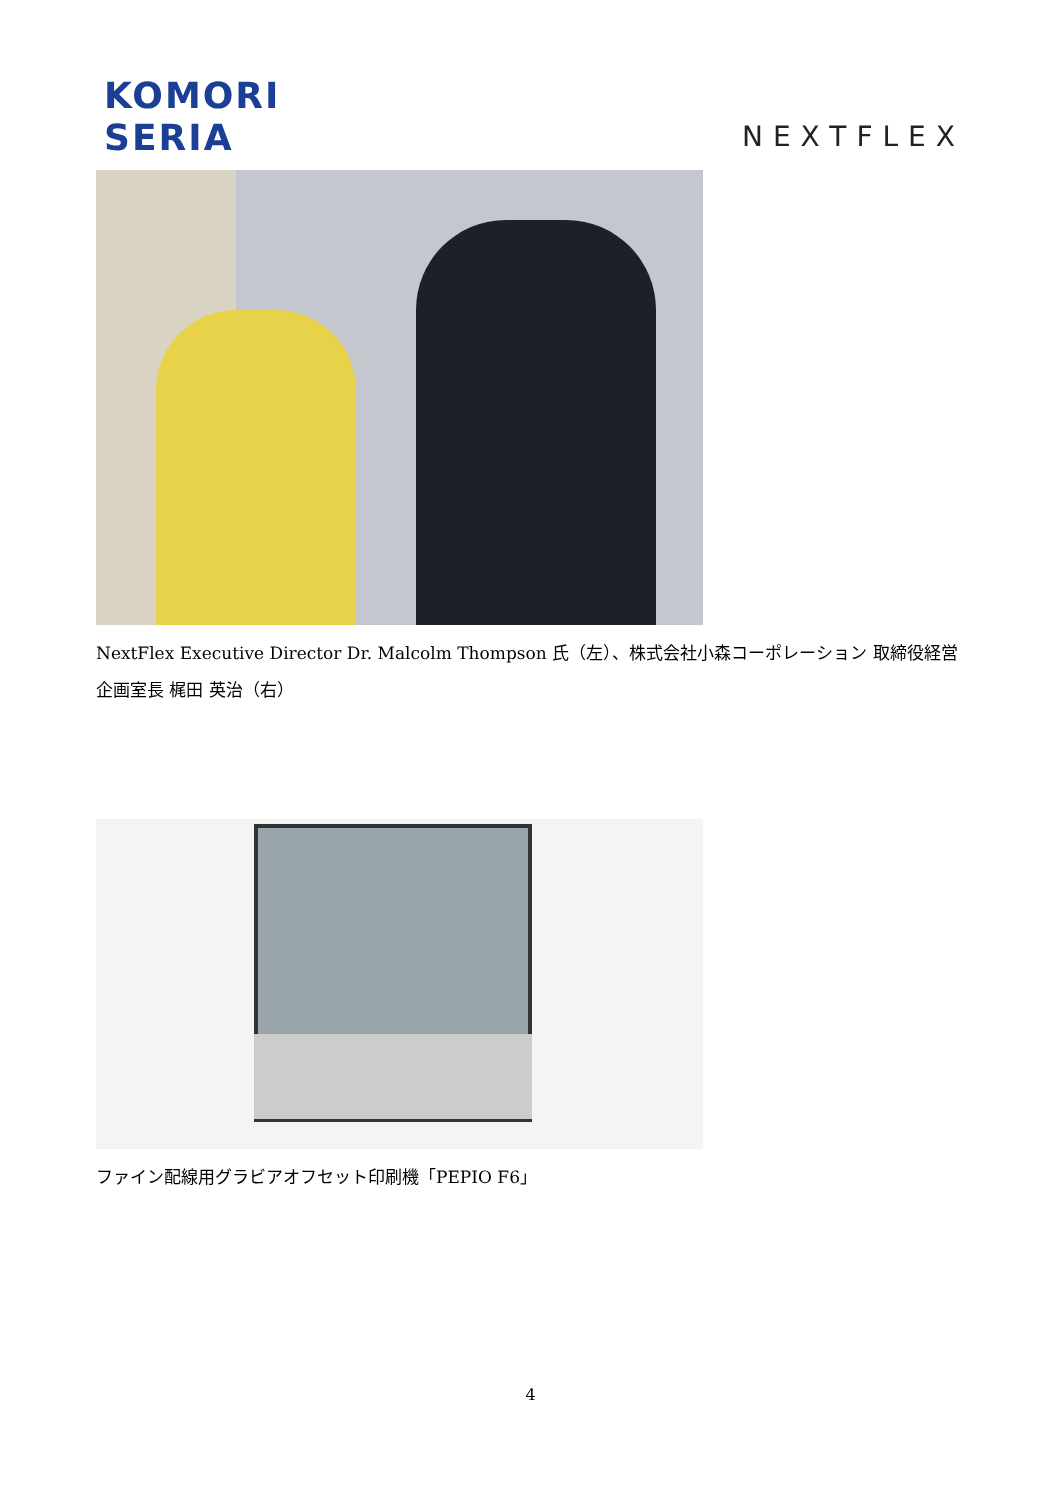KOMORI
SERIA
NEXTFLEX
NextFlex Executive Director Dr. Malcolm Thompson 氏（左）、株式会社小森コーポレーション 取締役経営企画室長 梶田 英治（右）
ファイン配線用グラビアオフセット印刷機「PEPIO F6」
4